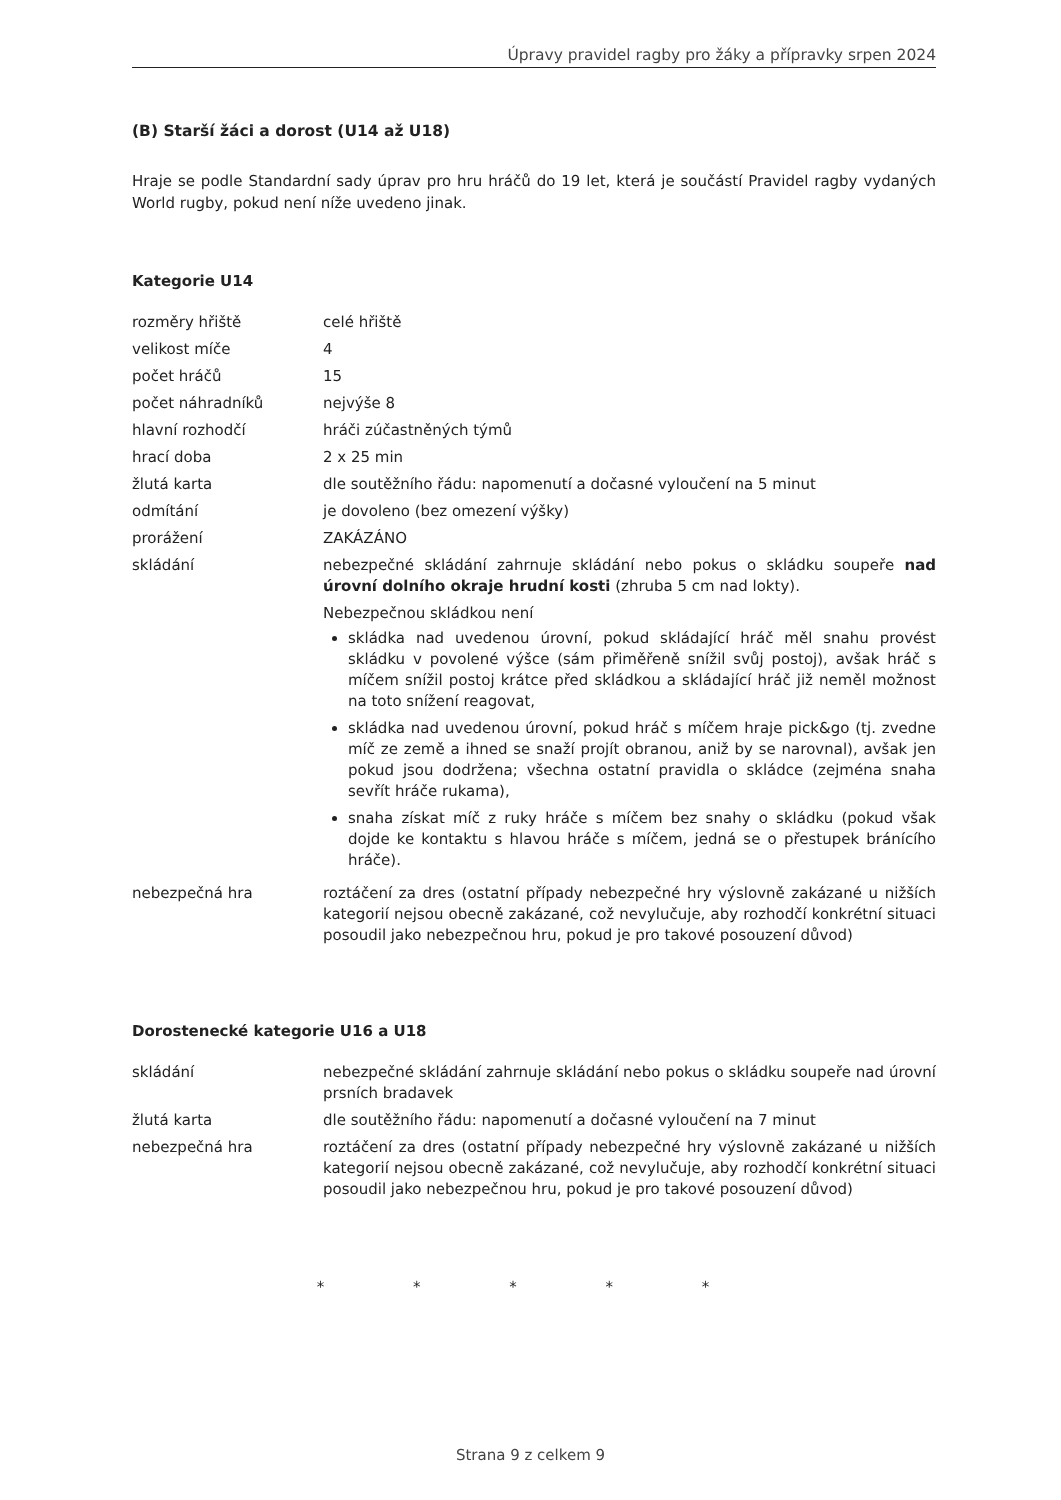Úpravy pravidel ragby pro žáky a přípravky srpen 2024
(B) Starší žáci a dorost (U14 až U18)
Hraje se podle Standardní sady úprav pro hru hráčů do 19 let, která je součástí Pravidel ragby vydaných World rugby, pokud není níže uvedeno jinak.
Kategorie U14
| rozměry hřiště | celé hřiště |
| velikost míče | 4 |
| počet hráčů | 15 |
| počet náhradníků | nejvýše 8 |
| hlavní rozhodčí | hráči zúčastněných týmů |
| hrací doba | 2 x 25 min |
| žlutá karta | dle soutěžního řádu: napomenutí a dočasné vyloučení na 5 minut |
| odmítání | je dovoleno (bez omezení výšky) |
| prorážení | ZAKÁZÁNO |
| skládání | nebezpečné skládání zahrnuje skládání nebo pokus o skládku soupeře nad úrovní dolního okraje hrudní kosti (zhruba 5 cm nad lokty). Nebezpečnou skládkou není skládka nad uvedenou úrovní, pokud skládající hráč měl snahu provést skládku v povolené výšce (sám přiměřeně snížil svůj postoj), avšak hráč s míčem snížil postoj krátce před skládkou a skládající hráč již neměl možnost na toto snížení reagovat, skládka nad uvedenou úrovní, pokud hráč s míčem hraje pick&go (tj. zvedne míč ze země a ihned se snaží projít obranou, aniž by se narovnal), avšak jen pokud jsou dodržena; všechna ostatní pravidla o skládce (zejména snaha sevřít hráče rukama), snaha získat míč z ruky hráče s míčem bez snahy o skládku (pokud však dojde ke kontaktu s hlavou hráče s míčem, jedná se o přestupek bránícího hráče). |
| nebezpečná hra | roztáčení za dres (ostatní případy nebezpečné hry výslovně zakázané u nižších kategorií nejsou obecně zakázané, což nevylučuje, aby rozhodčí konkrétní situaci posoudil jako nebezpečnou hru, pokud je pro takové posouzení důvod) |
Dorostenecké kategorie U16 a U18
| skládání | nebezpečné skládání zahrnuje skládání nebo pokus o skládku soupeře nad úrovní prsních bradavek |
| žlutá karta | dle soutěžního řádu: napomenutí a dočasné vyloučení na 7 minut |
| nebezpečná hra | roztáčení za dres (ostatní případy nebezpečné hry výslovně zakázané u nižších kategorií nejsou obecně zakázané, což nevylučuje, aby rozhodčí konkrétní situaci posoudil jako nebezpečnou hru, pokud je pro takové posouzení důvod) |
* * * * *
Strana 9 z celkem 9